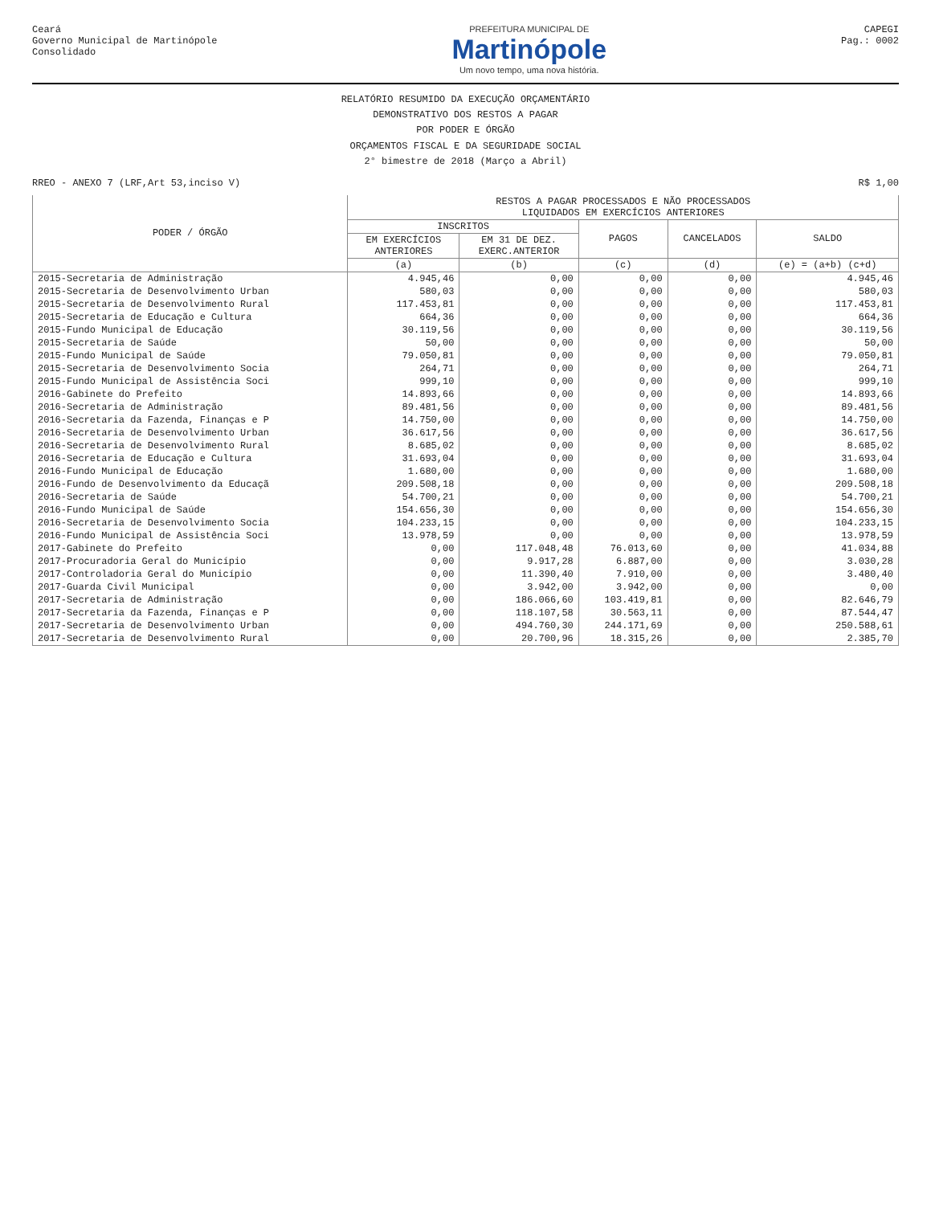Ceará
Governo Municipal de Martinópole
Consolidado
PREFEITURA MUNICIPAL DE
Martinópole
Um novo tempo, uma nova história.
CAPEGI
Pag.: 0002
RELATÓRIO RESUMIDO DA EXECUÇÃO ORÇAMENTÁRIO
DEMONSTRATIVO DOS RESTOS A PAGAR
POR PODER E ÓRGÃO
ORÇAMENTOS FISCAL E DA SEGURIDADE SOCIAL
2° bimestre de 2018 (Março a Abril)
RREO - ANEXO 7 (LRF,Art 53,inciso V) R$ 1,00
| PODER / ÓRGÃO | RESTOS A PAGAR PROCESSADOS E NÃO PROCESSADOS LIQUIDADOS EM EXERCÍCIOS ANTERIORES | | | | |
| --- | --- | --- | --- | --- | --- |
| | INSCRITOS | | PAGOS | CANCELADOS | SALDO |
| | EM EXERCÍCIOS ANTERIORES | EM 31 DE DEZ. EXERC.ANTERIOR | | | |
| | (a) | (b) | (c) | (d) | (e) = (a+b) (c+d) |
| 2015-Secretaria de Administração | 4.945,46 | 0,00 | 0,00 | 0,00 | 4.945,46 |
| 2015-Secretaria de Desenvolvimento Urban | 580,03 | 0,00 | 0,00 | 0,00 | 580,03 |
| 2015-Secretaria de Desenvolvimento Rural | 117.453,81 | 0,00 | 0,00 | 0,00 | 117.453,81 |
| 2015-Secretaria de Educação e Cultura | 664,36 | 0,00 | 0,00 | 0,00 | 664,36 |
| 2015-Fundo Municipal de Educação | 30.119,56 | 0,00 | 0,00 | 0,00 | 30.119,56 |
| 2015-Secretaria de Saúde | 50,00 | 0,00 | 0,00 | 0,00 | 50,00 |
| 2015-Fundo Municipal de Saúde | 79.050,81 | 0,00 | 0,00 | 0,00 | 79.050,81 |
| 2015-Secretaria de Desenvolvimento Socia | 264,71 | 0,00 | 0,00 | 0,00 | 264,71 |
| 2015-Fundo Municipal de Assistência Soci | 999,10 | 0,00 | 0,00 | 0,00 | 999,10 |
| 2016-Gabinete do Prefeito | 14.893,66 | 0,00 | 0,00 | 0,00 | 14.893,66 |
| 2016-Secretaria de Administração | 89.481,56 | 0,00 | 0,00 | 0,00 | 89.481,56 |
| 2016-Secretaria da Fazenda, Finanças e P | 14.750,00 | 0,00 | 0,00 | 0,00 | 14.750,00 |
| 2016-Secretaria de Desenvolvimento Urban | 36.617,56 | 0,00 | 0,00 | 0,00 | 36.617,56 |
| 2016-Secretaria de Desenvolvimento Rural | 8.685,02 | 0,00 | 0,00 | 0,00 | 8.685,02 |
| 2016-Secretaria de Educação e Cultura | 31.693,04 | 0,00 | 0,00 | 0,00 | 31.693,04 |
| 2016-Fundo Municipal de Educação | 1.680,00 | 0,00 | 0,00 | 0,00 | 1.680,00 |
| 2016-Fundo de Desenvolvimento da Educaçã | 209.508,18 | 0,00 | 0,00 | 0,00 | 209.508,18 |
| 2016-Secretaria de Saúde | 54.700,21 | 0,00 | 0,00 | 0,00 | 54.700,21 |
| 2016-Fundo Municipal de Saúde | 154.656,30 | 0,00 | 0,00 | 0,00 | 154.656,30 |
| 2016-Secretaria de Desenvolvimento Socia | 104.233,15 | 0,00 | 0,00 | 0,00 | 104.233,15 |
| 2016-Fundo Municipal de Assistência Soci | 13.978,59 | 0,00 | 0,00 | 0,00 | 13.978,59 |
| 2017-Gabinete do Prefeito | 0,00 | 117.048,48 | 76.013,60 | 0,00 | 41.034,88 |
| 2017-Procuradoria Geral do Município | 0,00 | 9.917,28 | 6.887,00 | 0,00 | 3.030,28 |
| 2017-Controladoria Geral do Município | 0,00 | 11.390,40 | 7.910,00 | 0,00 | 3.480,40 |
| 2017-Guarda Civil Municipal | 0,00 | 3.942,00 | 3.942,00 | 0,00 | 0,00 |
| 2017-Secretaria de Administração | 0,00 | 186.066,60 | 103.419,81 | 0,00 | 82.646,79 |
| 2017-Secretaria da Fazenda, Finanças e P | 0,00 | 118.107,58 | 30.563,11 | 0,00 | 87.544,47 |
| 2017-Secretaria de Desenvolvimento Urban | 0,00 | 494.760,30 | 244.171,69 | 0,00 | 250.588,61 |
| 2017-Secretaria de Desenvolvimento Rural | 0,00 | 20.700,96 | 18.315,26 | 0,00 | 2.385,70 |